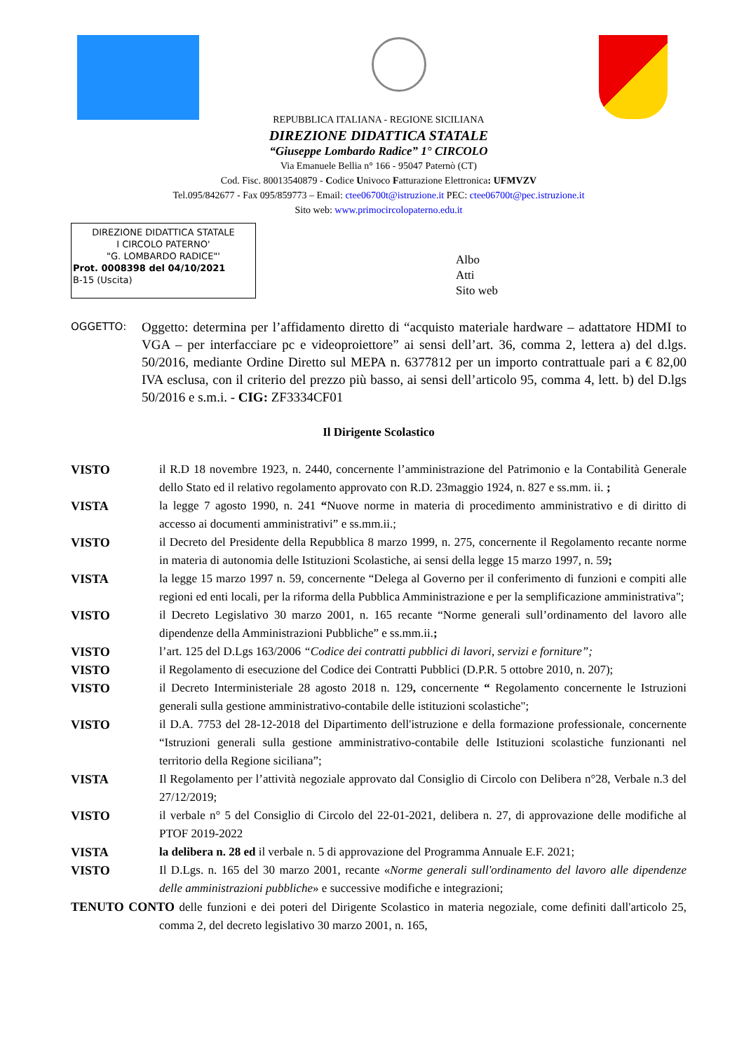REPUBBLICA ITALIANA - REGIONE SICILIANA
DIREZIONE DIDATTICA STATALE
“Giuseppe Lombardo Radice” 1° CIRCOLO
Via Emanuele Bellia n° 166 - 95047 Paternò (CT)
Cod. Fisc. 80013540879 - Codice Univoco Fatturazione Elettronica: UFMVZV
Tel.095/842677 - Fax 095/859773 – Email: ctee06700t@istruzione.it PEC: ctee06700t@pec.istruzione.it
Sito web: www.primocircolopaterno.edu.it
DIREZIONE DIDATTICA STATALE
I CIRCOLO PATERNO'
"G. LOMBARDO RADICE"'
Prot. 0008398 del 04/10/2021
B-15 (Uscita)
Albo
Atti
Sito web
OGGETTO:
Oggetto: determina per l’affidamento diretto di “acquisto materiale hardware – adattatore HDMI to VGA – per interfacciare pc e videoproiettore” ai sensi dell’art. 36, comma 2, lettera a) del d.lgs. 50/2016, mediante Ordine Diretto sul MEPA n. 6377812 per un importo contrattuale pari a € 82,00 IVA esclusa, con il criterio del prezzo più basso, ai sensi dell’articolo 95, comma 4, lett. b) del D.lgs 50/2016 e s.m.i. - CIG: ZF3334CF01
Il Dirigente Scolastico
VISTO il R.D 18 novembre 1923, n. 2440, concernente l’amministrazione del Patrimonio e la Contabilità Generale dello Stato ed il relativo regolamento approvato con R.D. 23maggio 1924, n. 827 e ss.mm. ii. ;
VISTA la legge 7 agosto 1990, n. 241 “Nuove norme in materia di procedimento amministrativo e di diritto di accesso ai documenti amministrativi” e ss.mm.ii.;
VISTO il Decreto del Presidente della Repubblica 8 marzo 1999, n. 275, concernente il Regolamento recante norme in materia di autonomia delle Istituzioni Scolastiche, ai sensi della legge 15 marzo 1997, n. 59;
VISTA la legge 15 marzo 1997 n. 59, concernente “Delega al Governo per il conferimento di funzioni e compiti alle regioni ed enti locali, per la riforma della Pubblica Amministrazione e per la semplificazione amministrativa";
VISTO il Decreto Legislativo 30 marzo 2001, n. 165 recante “Norme generali sull’ordinamento del lavoro alle dipendenze della Amministrazioni Pubbliche” e ss.mm.ii.;
VISTO l’art. 125 del D.Lgs 163/2006 “Codice dei contratti pubblici di lavori, servizi e forniture”;
VISTO il Regolamento di esecuzione del Codice dei Contratti Pubblici (D.P.R. 5 ottobre 2010, n. 207);
VISTO il Decreto Interministeriale 28 agosto 2018 n. 129, concernente “ Regolamento concernente le Istruzioni generali sulla gestione amministrativo-contabile delle istituzioni scolastiche";
VISTO il D.A. 7753 del 28-12-2018 del Dipartimento dell'istruzione e della formazione professionale, concernente “Istruzioni generali sulla gestione amministrativo-contabile delle Istituzioni scolastiche funzionanti nel territorio della Regione siciliana”;
VISTA Il Regolamento per l’attività negoziale approvato dal Consiglio di Circolo con Delibera n°28, Verbale n.3 del 27/12/2019;
VISTO il verbale n° 5 del Consiglio di Circolo del 22-01-2021, delibera n. 27, di approvazione delle modifiche al PTOF 2019-2022
VISTA la delibera n. 28 ed il verbale n. 5 di approvazione del Programma Annuale E.F. 2021;
VISTO Il D.Lgs. n. 165 del 30 marzo 2001, recante «Norme generali sull'ordinamento del lavoro alle dipendenze delle amministrazioni pubbliche» e successive modifiche e integrazioni;
TENUTO CONTO delle funzioni e dei poteri del Dirigente Scolastico in materia negoziale, come definiti dall'articolo 25, comma 2, del decreto legislativo 30 marzo 2001, n. 165,